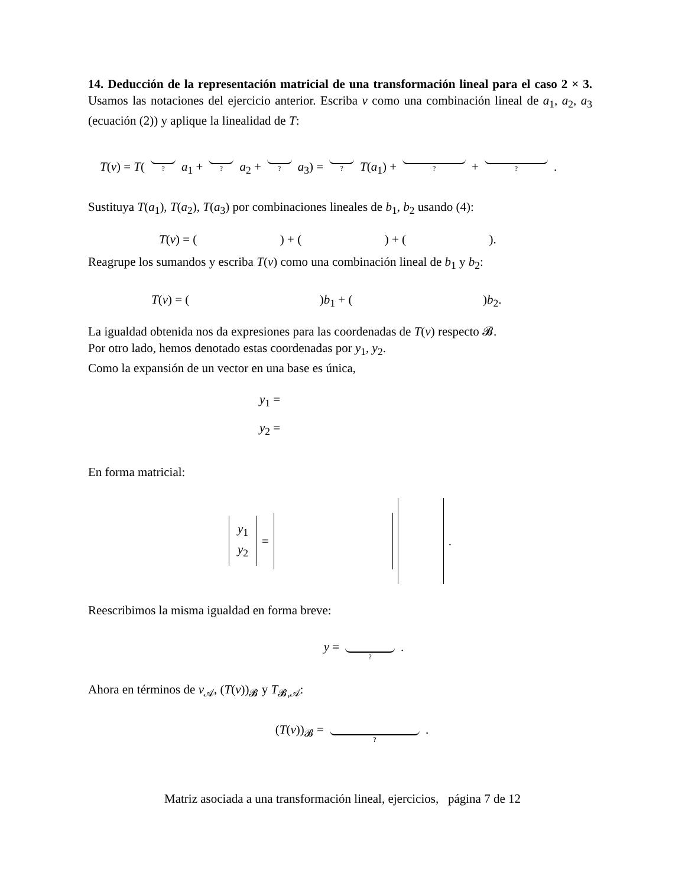14. Deducción de la representación matricial de una transformación lineal para el caso 2 × 3. Usamos las notaciones del ejercicio anterior. Escriba v como una combinación lineal de a<sub>1</sub>, a<sub>2</sub>, a<sub>3</sub> (ecuación (2)) y aplique la linealidad de T:
T(v) = T(
?
a<sub>1</sub> +
?
a<sub>2</sub> +
?
a<sub>3</sub>) =
?
T(a<sub>1</sub>) +
?
+
?
.
Sustituya T(a<sub>1</sub>), T(a<sub>2</sub>), T(a<sub>3</sub>) por combinaciones lineales de b<sub>1</sub>, b<sub>2</sub> usando (4):
T(v) = ( ) + ( ) + ( ).
Reagrupe los sumandos y escriba T(v) como una combinación lineal de b<sub>1</sub> y b<sub>2</sub>:
T(v) = ( )b<sub>1</sub> + ( )b<sub>2</sub>.
La igualdad obtenida nos da expresiones para las coordenadas de T(v) respecto 𝓑.
Por otro lado, hemos denotado estas coordenadas por y<sub>1</sub>, y<sub>2</sub>.
Como la expansión de un vector en una base es única,
y<sub>1</sub> =
y<sub>2</sub> =
En forma matricial:
y<sub>1</sub>
y<sub>2</sub>
= .
Reescribimos la misma igualdad en forma breve:
y =
?
.
Ahora en términos de v<sub>𝒜</sub>, (T(v))<sub>𝓑</sub> y T<sub>𝓑,𝒜</sub>:
(T(v))<sub>𝓑</sub> =
?
.
Matriz asociada a una transformación lineal, ejercicios, página 7 de 12